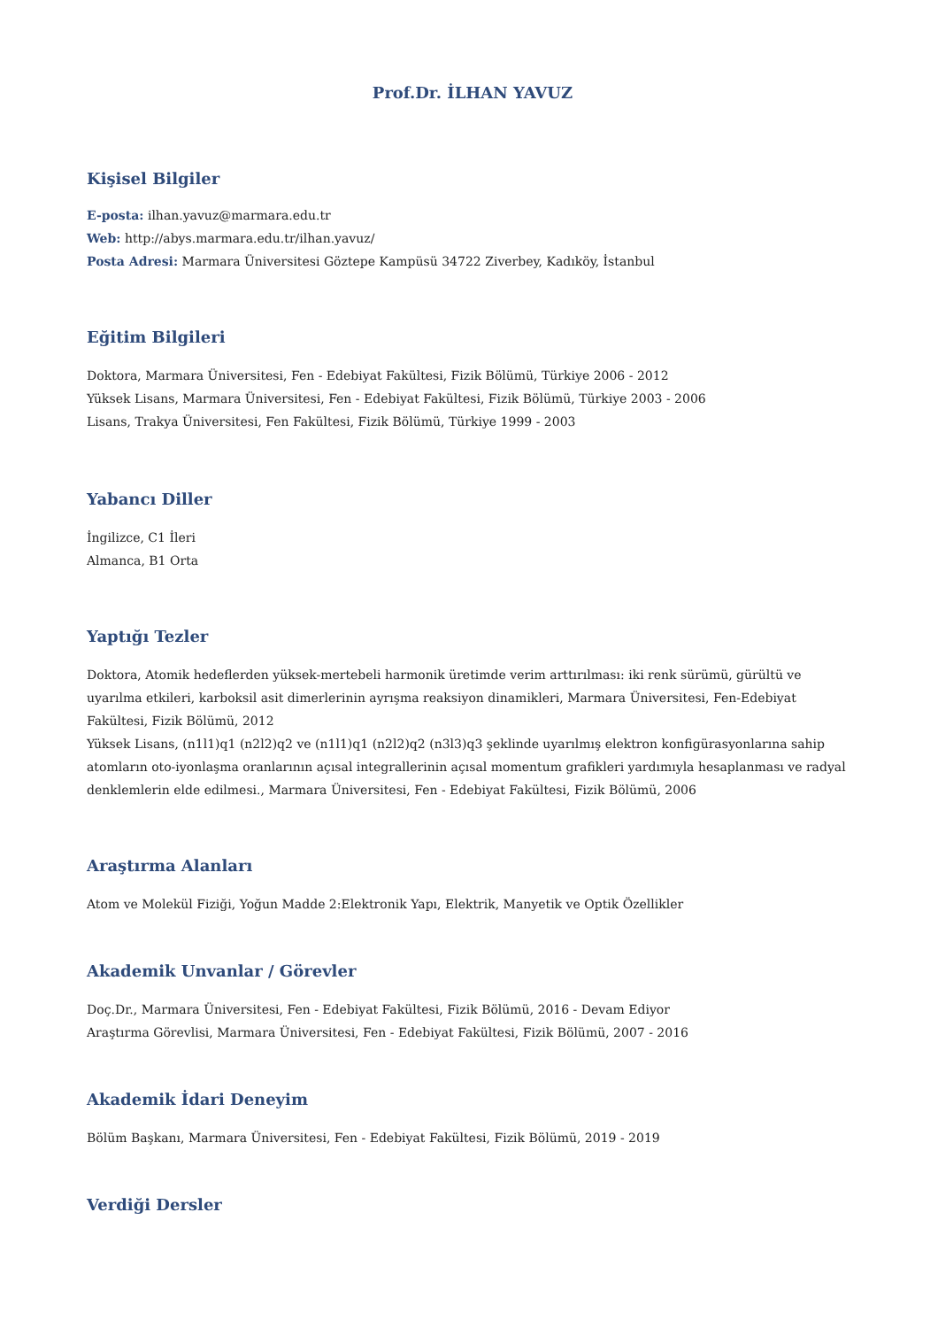Prof.Dr. İLHAN YAVUZ
Kişisel Bilgiler
E-posta: ilhan.yavuz@marmara.edu.tr
Web: http://abys.marmara.edu.tr/ilhan.yavuz/
Posta Adresi: Marmara Üniversitesi Göztepe Kampüsü 34722 Ziverbey, Kadıköy, İstanbul
Eğitim Bilgileri
Doktora, Marmara Üniversitesi, Fen - Edebiyat Fakültesi, Fizik Bölümü, Türkiye 2006 - 2012
Yüksek Lisans, Marmara Üniversitesi, Fen - Edebiyat Fakültesi, Fizik Bölümü, Türkiye 2003 - 2006
Lisans, Trakya Üniversitesi, Fen Fakültesi, Fizik Bölümü, Türkiye 1999 - 2003
Yabancı Diller
İngilizce, C1 İleri
Almanca, B1 Orta
Yaptığı Tezler
Doktora, Atomik hedeflerden yüksek-mertebeli harmonik üretimde verim arttırılması: iki renk sürümü, gürültü ve uyarılma etkileri, karboksil asit dimerlerinin ayrışma reaksiyon dinamikleri, Marmara Üniversitesi, Fen-Edebiyat Fakültesi, Fizik Bölümü, 2012
Yüksek Lisans, (n1l1)q1 (n2l2)q2 ve (n1l1)q1 (n2l2)q2 (n3l3)q3 şeklinde uyarılmış elektron konfigürasyonlarına sahip atomların oto-iyonlaşma oranlarının açısal integrallerinin açısal momentum grafikleri yardımıyla hesaplanması ve radyal denklemlerin elde edilmesi., Marmara Üniversitesi, Fen - Edebiyat Fakültesi, Fizik Bölümü, 2006
Araştırma Alanları
Atom ve Molekül Fiziği, Yoğun Madde 2:Elektronik Yapı, Elektrik, Manyetik ve Optik Özellikler
Akademik Unvanlar / Görevler
Doç.Dr., Marmara Üniversitesi, Fen - Edebiyat Fakültesi, Fizik Bölümü, 2016 - Devam Ediyor
Araştırma Görevlisi, Marmara Üniversitesi, Fen - Edebiyat Fakültesi, Fizik Bölümü, 2007 - 2016
Akademik İdari Deneyim
Bölüm Başkanı, Marmara Üniversitesi, Fen - Edebiyat Fakültesi, Fizik Bölümü, 2019 - 2019
Verdiği Dersler